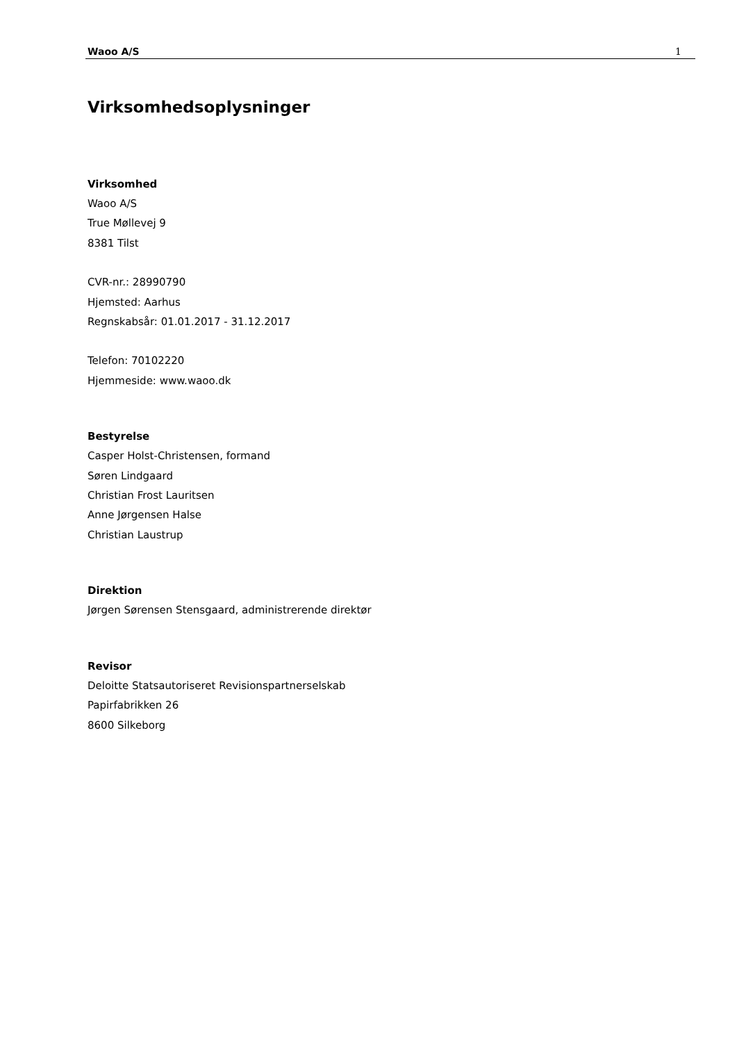Waoo A/S 1
Virksomhedsoplysninger
Virksomhed
Waoo A/S
True Møllevej 9
8381 Tilst
CVR-nr.: 28990790
Hjemsted: Aarhus
Regnskabsår: 01.01.2017 - 31.12.2017
Telefon: 70102220
Hjemmeside: www.waoo.dk
Bestyrelse
Casper Holst-Christensen, formand
Søren Lindgaard
Christian Frost Lauritsen
Anne Jørgensen Halse
Christian Laustrup
Direktion
Jørgen Sørensen Stensgaard, administrerende direktør
Revisor
Deloitte Statsautoriseret Revisionspartnerselskab
Papirfabrikken 26
8600 Silkeborg